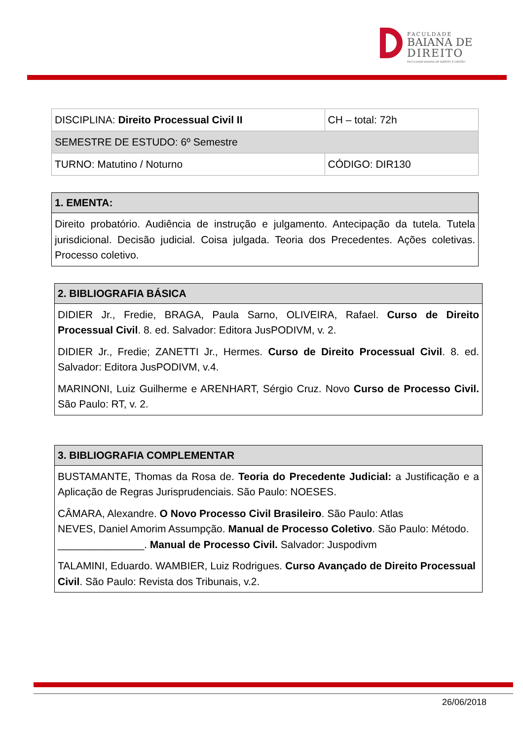FACULDADE
BAIANA DE
DIREITO
FACULDADE BAIANA DE DIREITO E GESTÃO
| DISCIPLINA: Direito Processual Civil II | CH – total: 72h |
| SEMESTRE DE ESTUDO: 6º Semestre | |
| TURNO: Matutino / Noturno | CÓDIGO: DIR130 |
1. EMENTA:
Direito probatório. Audiência de instrução e julgamento. Antecipação da tutela. Tutela jurisdicional. Decisão judicial. Coisa julgada. Teoria dos Precedentes. Ações coletivas. Processo coletivo.
2. BIBLIOGRAFIA BÁSICA
DIDIER Jr., Fredie, BRAGA, Paula Sarno, OLIVEIRA, Rafael. Curso de Direito Processual Civil. 8. ed. Salvador: Editora JusPODIVM, v. 2.
DIDIER Jr., Fredie; ZANETTI Jr., Hermes. Curso de Direito Processual Civil. 8. ed. Salvador: Editora JusPODIVM, v.4.
MARINONI, Luiz Guilherme e ARENHART, Sérgio Cruz. Novo Curso de Processo Civil. São Paulo: RT, v. 2.
3. BIBLIOGRAFIA COMPLEMENTAR
BUSTAMANTE, Thomas da Rosa de. Teoria do Precedente Judicial: a Justificação e a Aplicação de Regras Jurisprudenciais. São Paulo: NOESES.
CÂMARA, Alexandre. O Novo Processo Civil Brasileiro. São Paulo: Atlas
NEVES, Daniel Amorim Assumpção. Manual de Processo Coletivo. São Paulo: Método.
_______________. Manual de Processo Civil. Salvador: Juspodivm
TALAMINI, Eduardo. WAMBIER, Luiz Rodrigues. Curso Avançado de Direito Processual Civil. São Paulo: Revista dos Tribunais, v.2.
26/06/2018